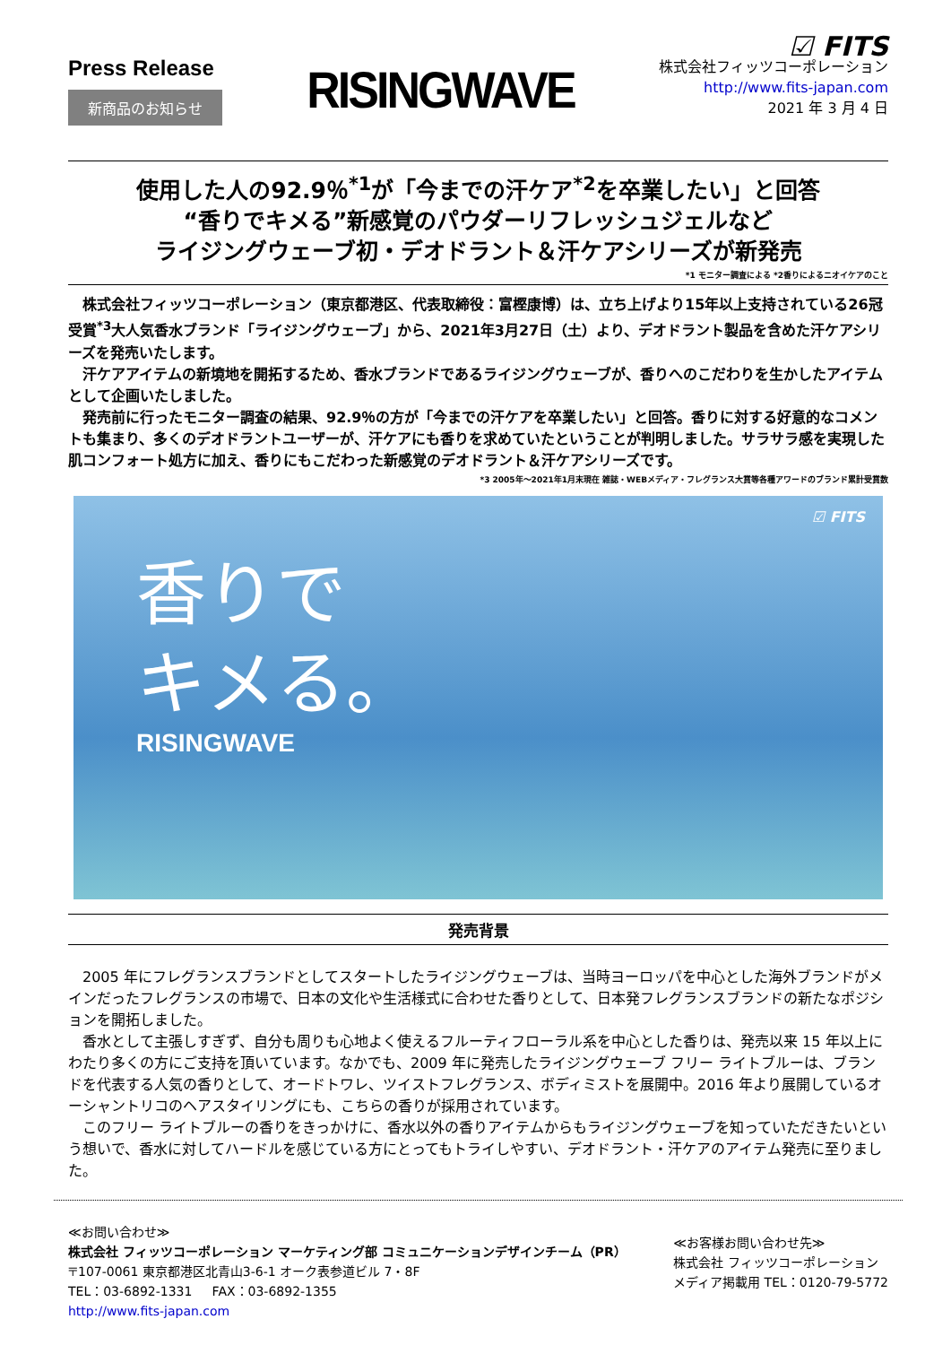Press Release
新商品のお知らせ
RISINGWAVE
☑ FITS
株式会社フィッツコーポレーション
http://www.fits-japan.com
2021 年 3 月 4 日
使用した人の92.9％<sup>*1</sup>が「今までの汗ケア<sup>*2</sup>を卒業したい」と回答
“香りでキメる”新感覚のパウダーリフレッシュジェルなど
ライジングウェーブ初・デオドラント＆汗ケアシリーズが新発売
*1 モニター調査による *2香りによるニオイケアのこと
株式会社フィッツコーポレーション（東京都港区、代表取締役：富樫康博）は、立ち上げより15年以上支持されている26冠受賞<sup>*3</sup>大人気香水ブランド「ライジングウェーブ」から、2021年3月27日（土）より、デオドラント製品を含めた汗ケアシリーズを発売いたします。
汗ケアアイテムの新境地を開拓するため、香水ブランドであるライジングウェーブが、香りへのこだわりを生かしたアイテムとして企画いたしました。
発売前に行ったモニター調査の結果、92.9％の方が「今までの汗ケアを卒業したい」と回答。香りに対する好意的なコメントも集まり、多くのデオドラントユーザーが、汗ケアにも香りを求めていたということが判明しました。サラサラ感を実現した肌コンフォート処方に加え、香りにもこだわった新感覚のデオドラント＆汗ケアシリーズです。
*3 2005年～2021年1月末現在 雑誌・WEBメディア・フレグランス大賞等各種アワードのブランド累計受賞数
香りで
キメる。
RISINGWAVE
☑ FITS
発売背景
2005 年にフレグランスブランドとしてスタートしたライジングウェーブは、当時ヨーロッパを中心とした海外ブランドがメインだったフレグランスの市場で、日本の文化や生活様式に合わせた香りとして、日本発フレグランスブランドの新たなポジションを開拓しました。
香水として主張しすぎず、自分も周りも心地よく使えるフルーティフローラル系を中心とした香りは、発売以来 15 年以上にわたり多くの方にご支持を頂いています。なかでも、2009 年に発売したライジングウェーブ フリー ライトブルーは、ブランドを代表する人気の香りとして、オードトワレ、ツイストフレグランス、ボディミストを展開中。2016 年より展開しているオーシャントリコのヘアスタイリングにも、こちらの香りが採用されています。
このフリー ライトブルーの香りをきっかけに、香水以外の香りアイテムからもライジングウェーブを知っていただきたいという想いで、香水に対してハードルを感じている方にとってもトライしやすい、デオドラント・汗ケアのアイテム発売に至りました。
≪お問い合わせ≫
株式会社 フィッツコーポレーション マーケティング部 コミュニケーションデザインチーム（PR）
〒107-0061 東京都港区北青山3-6-1 オーク表参道ビル 7・8F
TEL：03-6892-1331 FAX：03-6892-1355
http://www.fits-japan.com
≪お客様お問い合わせ先≫
株式会社 フィッツコーポレーション
メディア掲載用 TEL：0120-79-5772